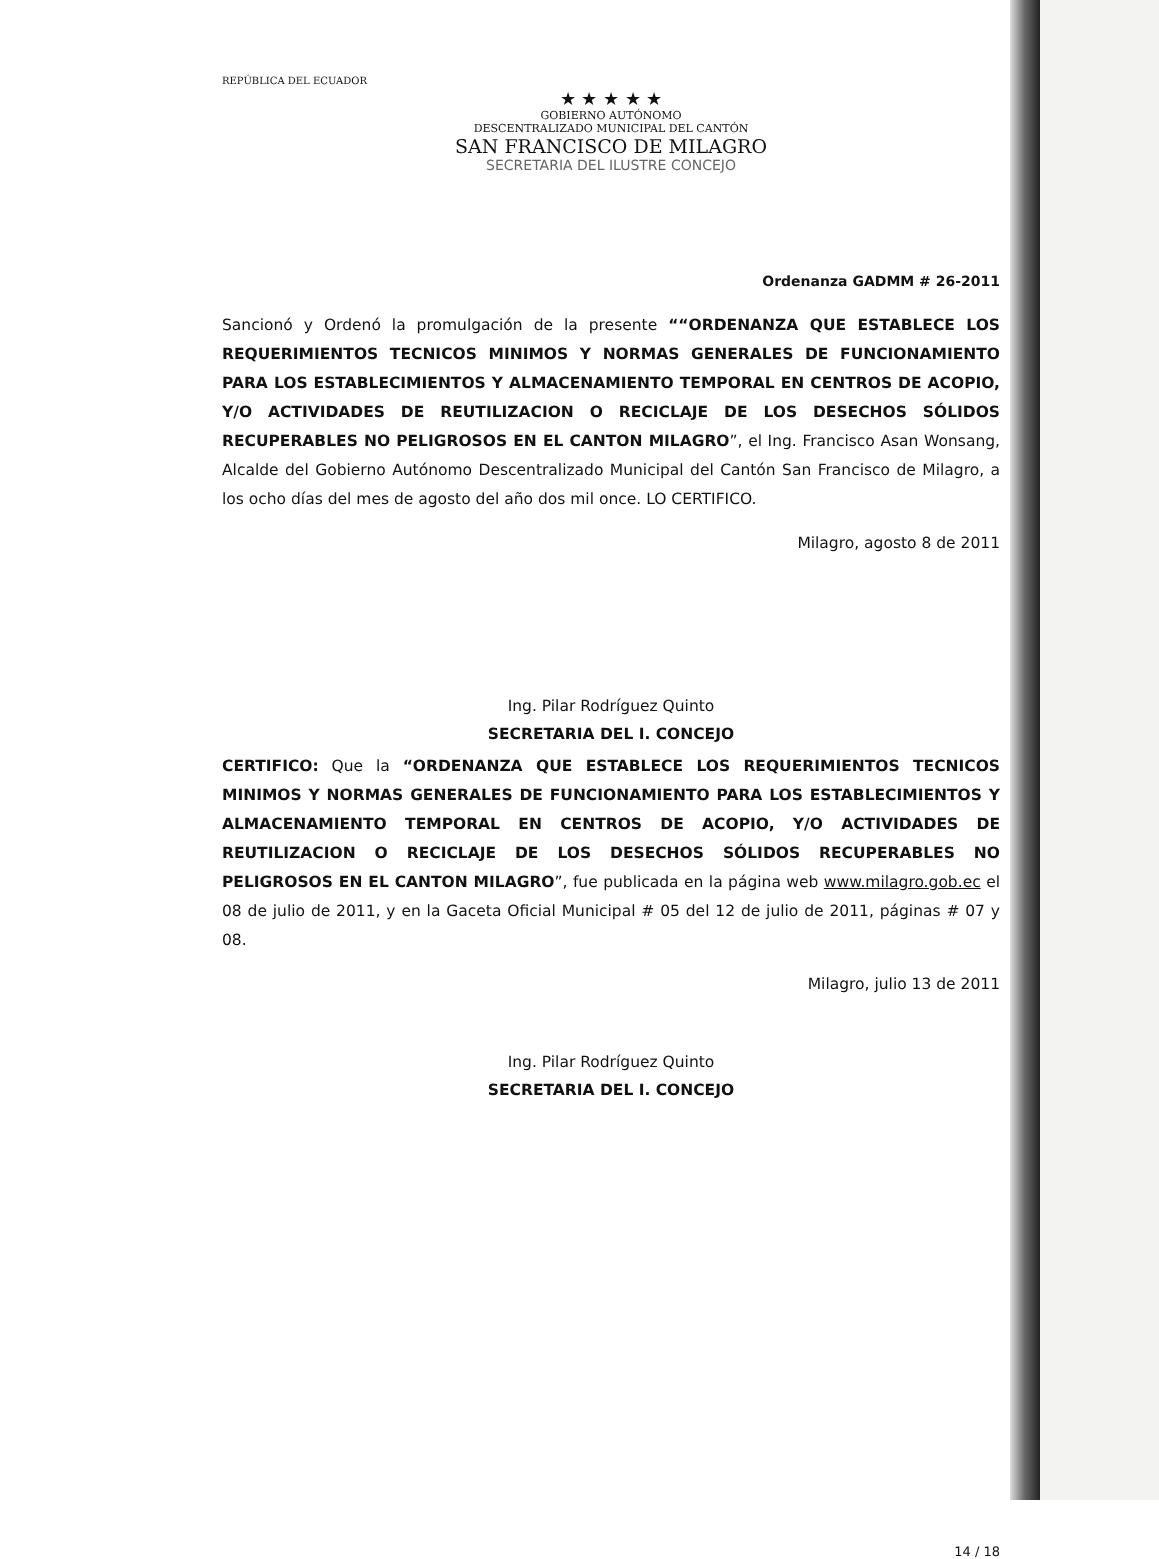REPÚBLICA DEL ECUADOR
★ ★ ★ ★ ★
GOBIERNO AUTÓNOMO
DESCENTRALIZADO MUNICIPAL DEL CANTÓN
SAN FRANCISCO DE MILAGRO
SECRETARIA DEL ILUSTRE CONCEJO
Ordenanza GADMM # 26-2011
Sancionó y Ordenó la promulgación de la presente ““ORDENANZA QUE ESTABLECE LOS REQUERIMIENTOS TECNICOS MINIMOS Y NORMAS GENERALES DE FUNCIONAMIENTO PARA LOS ESTABLECIMIENTOS Y ALMACENAMIENTO TEMPORAL EN CENTROS DE ACOPIO, Y/O ACTIVIDADES DE REUTILIZACION O RECICLAJE DE LOS DESECHOS SÓLIDOS RECUPERABLES NO PELIGROSOS EN EL CANTON MILAGRO”, el Ing. Francisco Asan Wonsang, Alcalde del Gobierno Autónomo Descentralizado Municipal del Cantón San Francisco de Milagro, a los ocho días del mes de agosto del año dos mil once. LO CERTIFICO.
Milagro, agosto 8 de 2011
Ing. Pilar Rodríguez Quinto
SECRETARIA DEL I. CONCEJO
CERTIFICO: Que la “ORDENANZA QUE ESTABLECE LOS REQUERIMIENTOS TECNICOS MINIMOS Y NORMAS GENERALES DE FUNCIONAMIENTO PARA LOS ESTABLECIMIENTOS Y ALMACENAMIENTO TEMPORAL EN CENTROS DE ACOPIO, Y/O ACTIVIDADES DE REUTILIZACION O RECICLAJE DE LOS DESECHOS SÓLIDOS RECUPERABLES NO PELIGROSOS EN EL CANTON MILAGRO”, fue publicada en la página web www.milagro.gob.ec el 08 de julio de 2011, y en la Gaceta Oficial Municipal # 05 del 12 de julio de 2011, páginas # 07 y 08.
Milagro, julio 13 de 2011
Ing. Pilar Rodríguez Quinto
SECRETARIA DEL I. CONCEJO
14 / 18